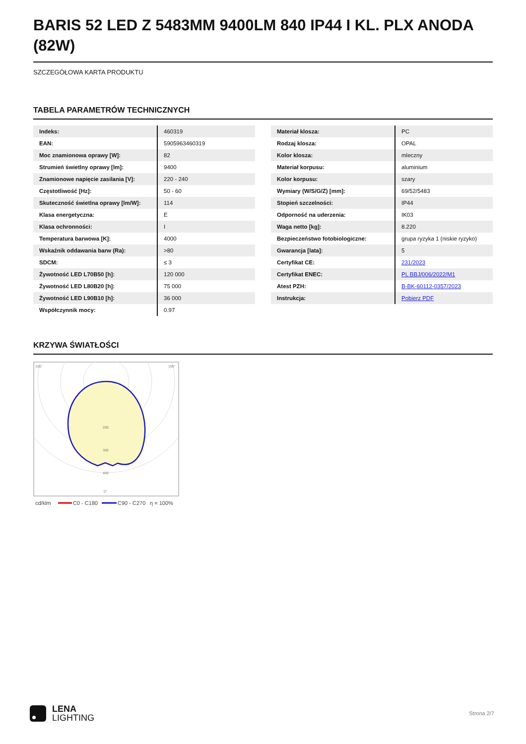BARIS 52 LED Z 5483MM 9400LM 840 IP44 I KL. PLX ANODA (82W)
SZCZEGÓŁOWA KARTA PRODUKTU
TABELA PARAMETRÓW TECHNICZNYCH
| Indeks: | 460319 |
| EAN: | 5905963460319 |
| Moc znamionowa oprawy [W]: | 82 |
| Strumień świetlny oprawy [lm]: | 9400 |
| Znamionowe napięcie zasilania [V]: | 220 - 240 |
| Częstotliwość [Hz]: | 50 - 60 |
| Skuteczność świetlna oprawy [lm/W]: | 114 |
| Klasa energetyczna: | E |
| Klasa ochronności: | I |
| Temperatura barwowa [K]: | 4000 |
| Wskaźnik oddawania barw (Ra): | >80 |
| SDCM: | ≤ 3 |
| Żywotność LED L70B50 [h]: | 120 000 |
| Żywotność LED L80B20 [h]: | 75 000 |
| Żywotność LED L90B10 [h]: | 36 000 |
| Współczynnik mocy: | 0.97 |
| Materiał klosza: | PC |
| Rodzaj klosza: | OPAL |
| Kolor klosza: | mleczny |
| Materiał korpusu: | aluminium |
| Kolor korpusu: | szary |
| Wymiary (W/S/G/Z) [mm]: | 69/52/5483 |
| Stopień szczelności: | IP44 |
| Odporność na uderzenia: | IK03 |
| Waga netto [kg]: | 8.220 |
| Bezpieczeństwo fotobiologiczne: | grupa ryzyka 1 (niskie ryzyko) |
| Gwarancja [lata]: | 5 |
| Certyfikat CE: | 231/2023 |
| Certyfikat ENEC: | PL BBJ/006/2022/M1 |
| Atest PZH: | B-BK-60112-0357/2023 |
| Instrukcja: | Pobierz PDF |
KRZYWA ŚWIATŁOŚCI
105°
105°
200
300
400
0°
cd/klm
C0 - C180
C90 - C270
η = 100%
LENA
LIGHTING
Strona 2/7